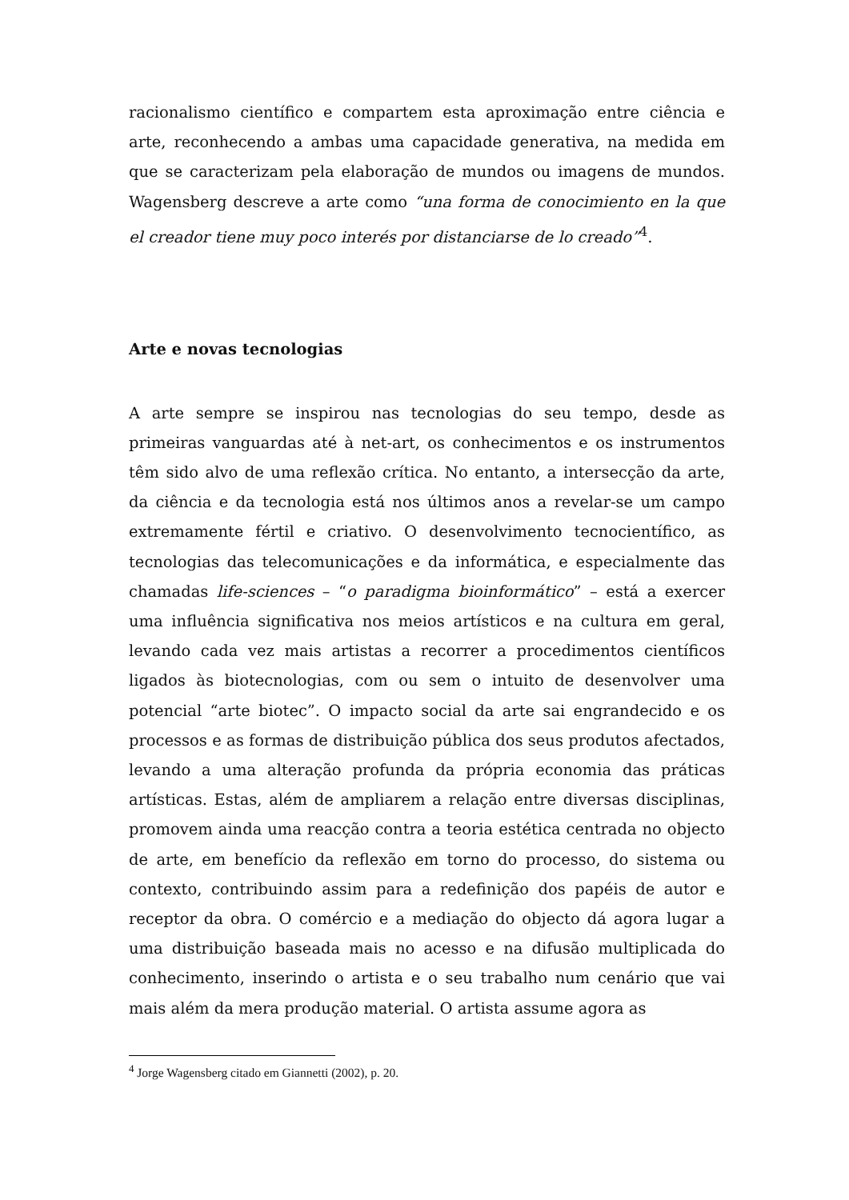racionalismo científico e compartem esta aproximação entre ciência e arte, reconhecendo a ambas uma capacidade generativa, na medida em que se caracterizam pela elaboração de mundos ou imagens de mundos. Wagensberg descreve a arte como “una forma de conocimiento en la que el creador tiene muy poco interés por distanciarse de lo creado”<sup>4</sup>.
Arte e novas tecnologias
A arte sempre se inspirou nas tecnologias do seu tempo, desde as primeiras vanguardas até à net-art, os conhecimentos e os instrumentos têm sido alvo de uma reflexão crítica. No entanto, a intersecção da arte, da ciência e da tecnologia está nos últimos anos a revelar-se um campo extremamente fértil e criativo. O desenvolvimento tecnocientífico, as tecnologias das telecomunicações e da informática, e especialmente das chamadas life-sciences – “o paradigma bioinformático” – está a exercer uma influência significativa nos meios artísticos e na cultura em geral, levando cada vez mais artistas a recorrer a procedimentos científicos ligados às biotecnologias, com ou sem o intuito de desenvolver uma potencial “arte biotec”. O impacto social da arte sai engrandecido e os processos e as formas de distribuição pública dos seus produtos afectados, levando a uma alteração profunda da própria economia das práticas artísticas. Estas, além de ampliarem a relação entre diversas disciplinas, promovem ainda uma reacção contra a teoria estética centrada no objecto de arte, em benefício da reflexão em torno do processo, do sistema ou contexto, contribuindo assim para a redefinição dos papéis de autor e receptor da obra. O comércio e a mediação do objecto dá agora lugar a uma distribuição baseada mais no acesso e na difusão multiplicada do conhecimento, inserindo o artista e o seu trabalho num cenário que vai mais além da mera produção material. O artista assume agora as
<sup>4</sup> Jorge Wagensberg citado em Giannetti (2002), p. 20.